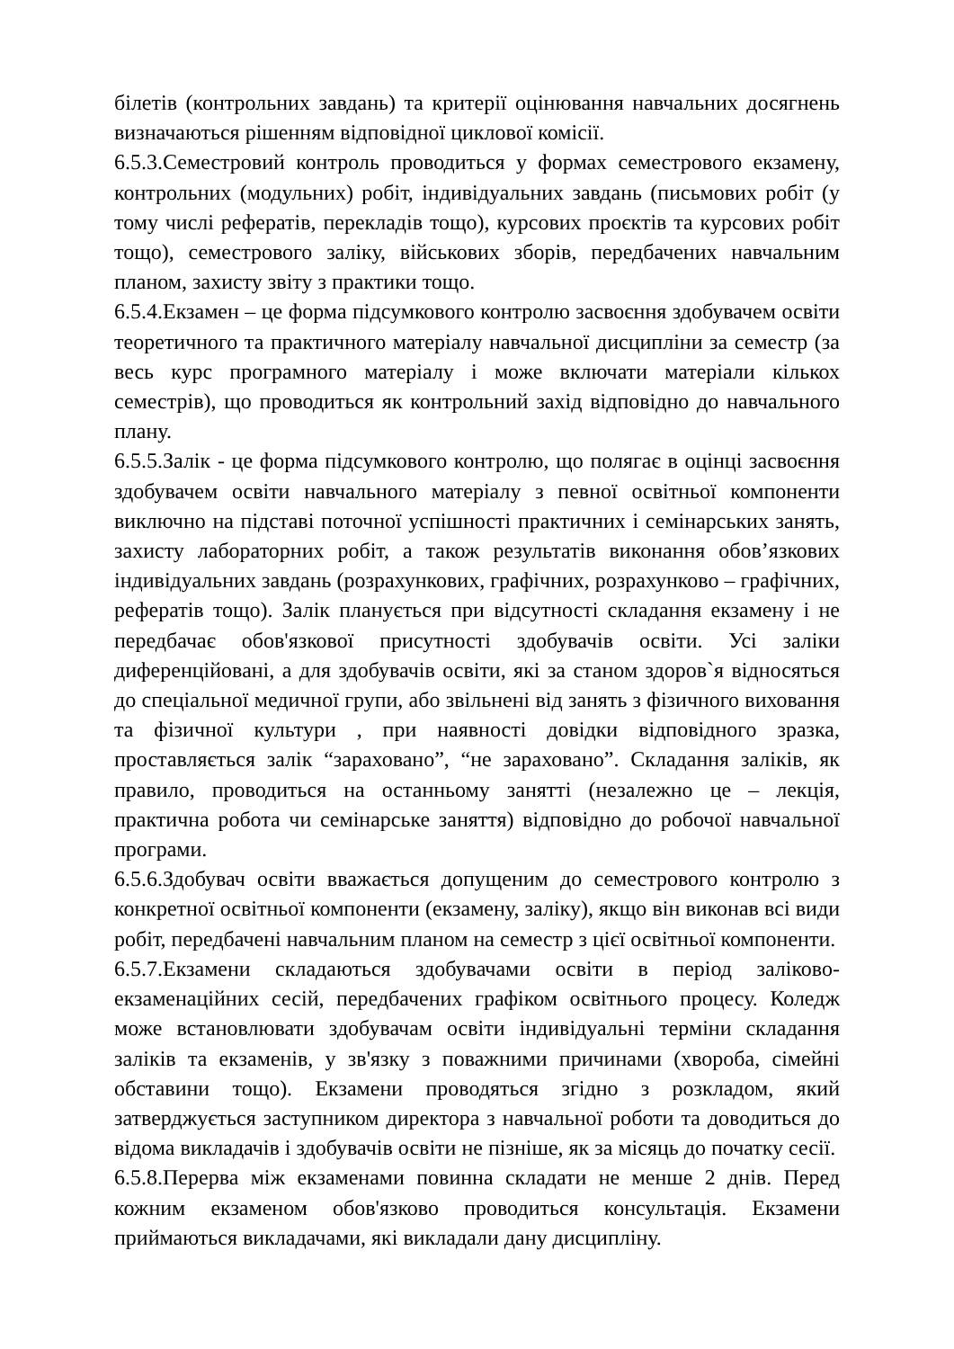білетів (контрольних завдань) та критерії оцінювання навчальних досягнень визначаються рішенням відповідної циклової комісії.
6.5.3.Семестровий контроль проводиться у формах семестрового екзамену, контрольних (модульних) робіт, індивідуальних завдань (письмових робіт (у тому числі рефератів, перекладів тощо), курсових проєктів та курсових робіт тощо), семестрового заліку, військових зборів, передбачених навчальним планом, захисту звіту з практики тощо.
6.5.4.Екзамен – це форма підсумкового контролю засвоєння здобувачем освіти теоретичного та практичного матеріалу навчальної дисципліни за семестр (за весь курс програмного матеріалу і може включати матеріали кількох семестрів), що проводиться як контрольний захід відповідно до навчального плану.
6.5.5.Залік - це форма підсумкового контролю, що полягає в оцінці засвоєння здобувачем освіти навчального матеріалу з певної освітньої компоненти виключно на підставі поточної успішності практичних і семінарських занять, захисту лабораторних робіт, а також результатів виконання обов’язкових індивідуальних завдань (розрахункових, графічних, розрахунково – графічних, рефератів тощо). Залік планується при відсутності складання екзамену і не передбачає обов'язкової присутності здобувачів освіти. Усі заліки диференційовані, а для здобувачів освіти, які за станом здоров`я відносяться до спеціальної медичної групи, або звільнені від занять з фізичного виховання та фізичної культури , при наявності довідки відповідного зразка, проставляється залік “зараховано”, “не зараховано”. Складання заліків, як правило, проводиться на останньому занятті (незалежно це – лекція, практична робота чи семінарське заняття) відповідно до робочої навчальної програми.
6.5.6.Здобувач освіти вважається допущеним до семестрового контролю з конкретної освітньої компоненти (екзамену, заліку), якщо він виконав всі види робіт, передбачені навчальним планом на семестр з цієї освітньої компоненти.
6.5.7.Екзамени складаються здобувачами освіти в період заліково-екзаменаційних сесій, передбачених графіком освітнього процесу. Коледж може встановлювати здобувачам освіти індивідуальні терміни складання заліків та екзаменів, у зв'язку з поважними причинами (хвороба, сімейні обставини тощо). Екзамени проводяться згідно з розкладом, який затверджується заступником директора з навчальної роботи та доводиться до відома викладачів і здобувачів освіти не пізніше, як за місяць до початку сесії.
6.5.8.Перерва між екзаменами повинна складати не менше 2 днів. Перед кожним екзаменом обов'язково проводиться консультація. Екзамени приймаються викладачами, які викладали дану дисципліну.